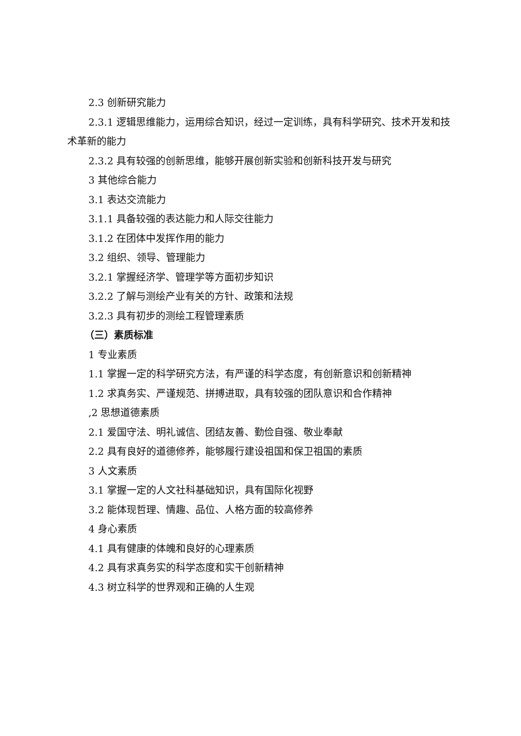2.3 创新研究能力
2.3.1 逻辑思维能力，运用综合知识，经过一定训练，具有科学研究、技术开发和技术革新的能力
2.3.2 具有较强的创新思维，能够开展创新实验和创新科技开发与研究
3 其他综合能力
3.1 表达交流能力
3.1.1 具备较强的表达能力和人际交往能力
3.1.2 在团体中发挥作用的能力
3.2 组织、领导、管理能力
3.2.1 掌握经济学、管理学等方面初步知识
3.2.2 了解与测绘产业有关的方针、政策和法规
3.2.3 具有初步的测绘工程管理素质
（三）素质标准
1 专业素质
1.1 掌握一定的科学研究方法，有严谨的科学态度，有创新意识和创新精神
1.2 求真务实、严谨规范、拼搏进取，具有较强的团队意识和合作精神
,2 思想道德素质
2.1 爱国守法、明礼诚信、团结友善、勤俭自强、敬业奉献
2.2 具有良好的道德修养，能够履行建设祖国和保卫祖国的素质
3 人文素质
3.1 掌握一定的人文社科基础知识，具有国际化视野
3.2 能体现哲理、情趣、品位、人格方面的较高修养
4 身心素质
4.1 具有健康的体魄和良好的心理素质
4.2 具有求真务实的科学态度和实干创新精神
4.3 树立科学的世界观和正确的人生观